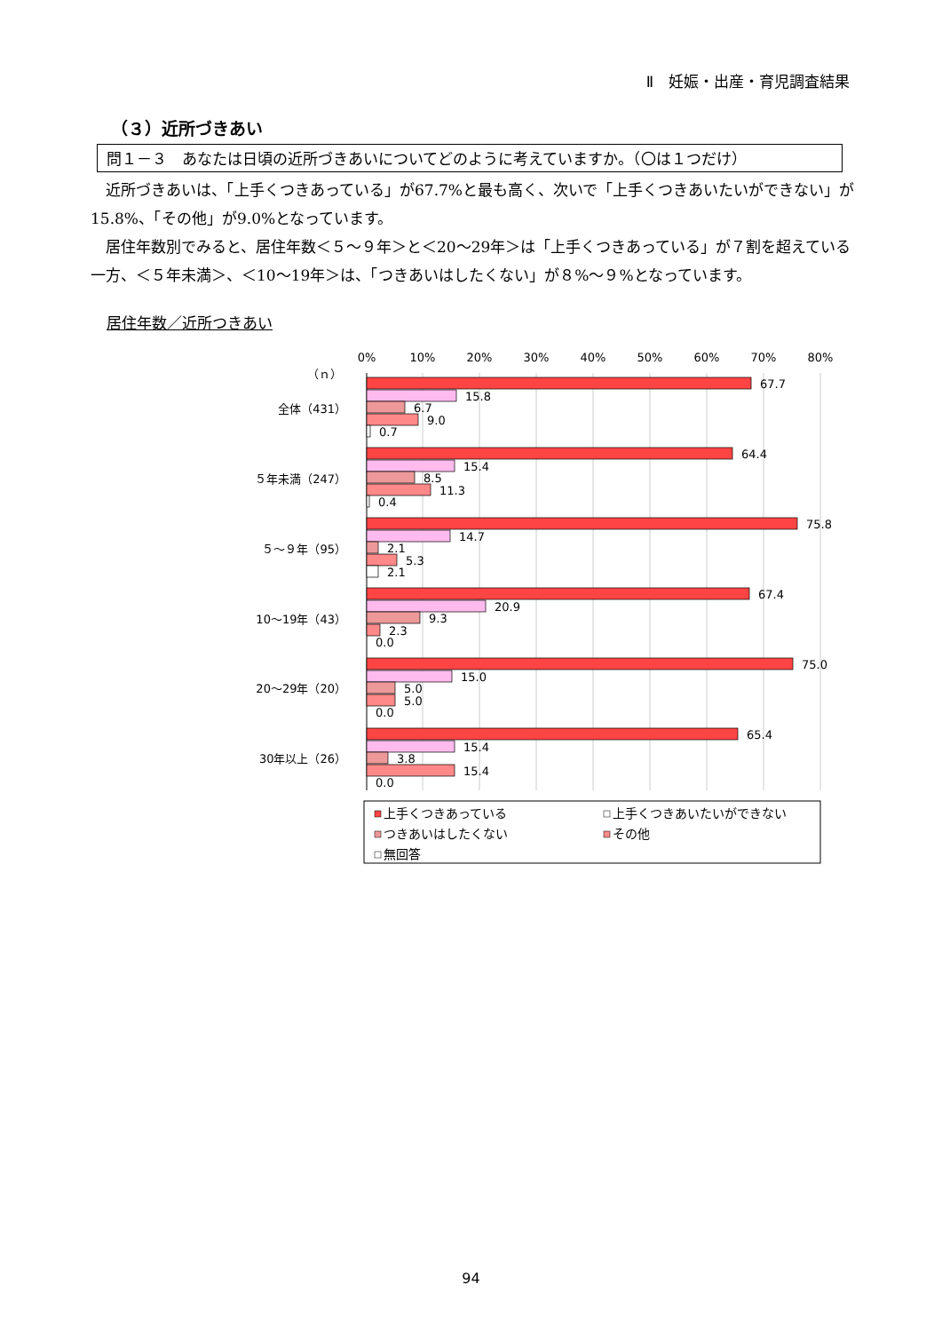Ⅱ　妊娠・出産・育児調査結果
（３）近所づきあい
問１－３　あなたは日頃の近所づきあいについてどのように考えていますか。（〇は１つだけ）
近所づきあいは、「上手くつきあっている」が67.7%と最も高く、次いで「上手くつきあいたいができない」が15.8%、「その他」が9.0%となっています。
居住年数別でみると、居住年数＜５～９年＞と＜20～29年＞は「上手くつきあっている」が７割を超えている一方、＜５年未満＞、＜10～19年＞は、「つきあいはしたくない」が８%～９%となっています。
居住年数／近所つきあい
0%
10%
20%
30%
40%
50%
60%
70%
80%
（ｎ）
全体（431）
５年未満（247）
５～９年（95）
10～19年（43）
20～29年（20）
30年以上（26）
67.7
15.8
6.7
9.0
0.7
64.4
15.4
8.5
11.3
0.4
75.8
14.7
2.1
5.3
2.1
67.4
20.9
9.3
2.3
0.0
75.0
15.0
5.0
5.0
0.0
65.4
15.4
3.8
15.4
0.0
上手くつきあっている
上手くつきあいたいができない
つきあいはしたくない
その他
無回答
94